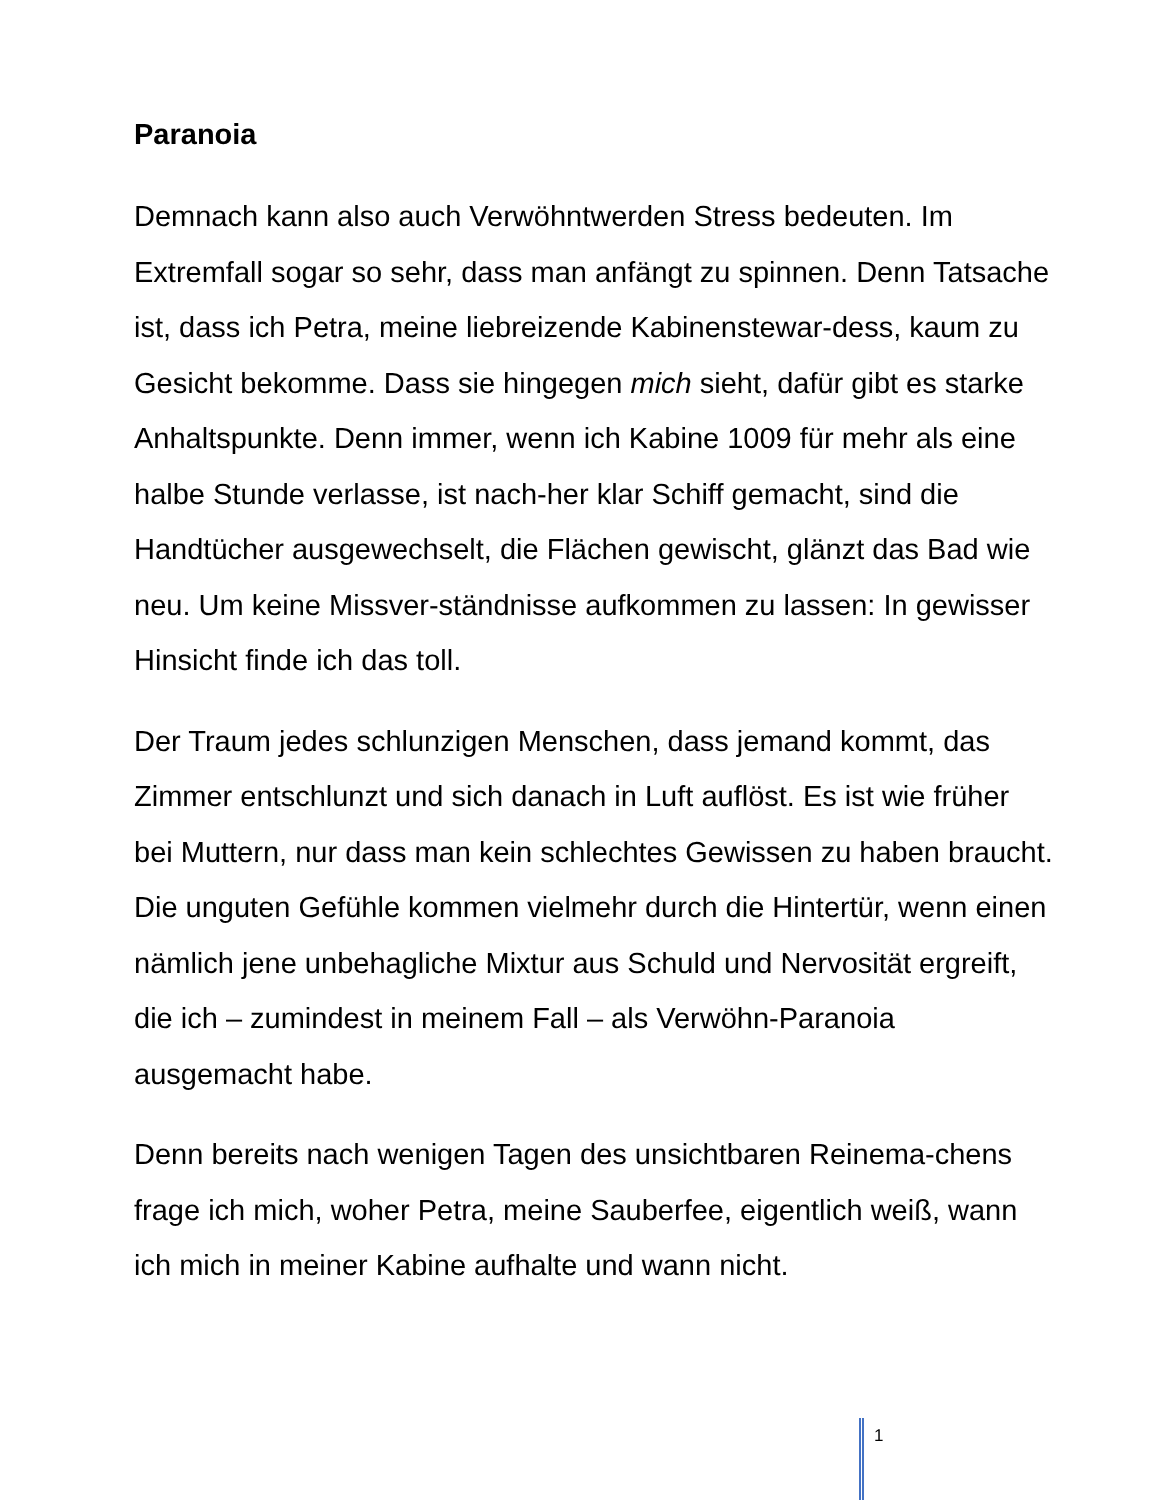Paranoia
Demnach kann also auch Verwöhntwerden Stress bedeuten. Im Extremfall sogar so sehr, dass man anfängt zu spinnen. Denn Tatsache ist, dass ich Petra, meine liebreizende Kabinenstewar-dess, kaum zu Gesicht bekomme. Dass sie hingegen mich sieht, dafür gibt es starke Anhaltspunkte. Denn immer, wenn ich Kabine 1009 für mehr als eine halbe Stunde verlasse, ist nach-her klar Schiff gemacht, sind die Handtücher ausgewechselt, die Flächen gewischt, glänzt das Bad wie neu. Um keine Missver-ständnisse aufkommen zu lassen: In gewisser Hinsicht finde ich das toll.
Der Traum jedes schlunzigen Menschen, dass jemand kommt, das Zimmer entschlunzt und sich danach in Luft auflöst. Es ist wie früher bei Muttern, nur dass man kein schlechtes Gewissen zu haben braucht. Die unguten Gefühle kommen vielmehr durch die Hintertür, wenn einen nämlich jene unbehagliche Mixtur aus Schuld und Nervosität ergreift, die ich – zumindest in meinem Fall – als Verwöhn-Paranoia ausgemacht habe.
Denn bereits nach wenigen Tagen des unsichtbaren Reinema-chens frage ich mich, woher Petra, meine Sauberfee, eigentlich weiß, wann ich mich in meiner Kabine aufhalte und wann nicht.
1